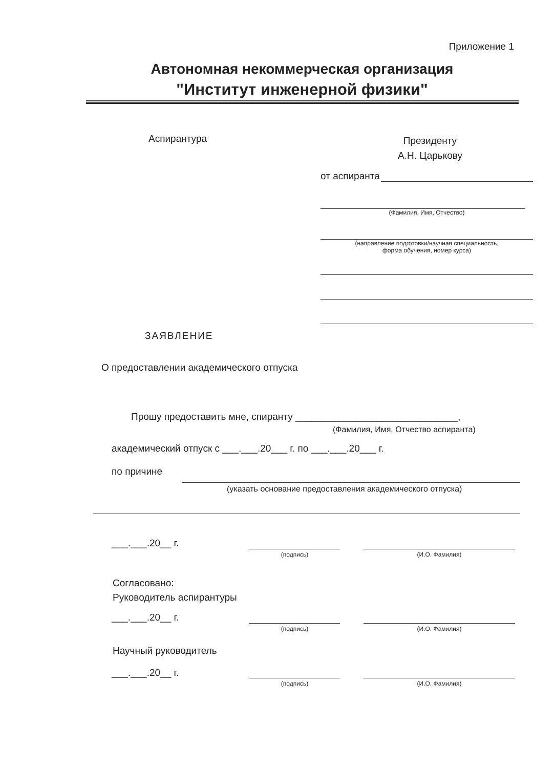Приложение 1
Автономная некоммерческая организация
"Институт инженерной физики"
Аспирантура
Президенту
А.Н. Царькову
от аспиранта
(Фамилия, Имя, Отчество)
(направление подготовки/научная специальность,
форма обучения, номер курса)
ЗАЯВЛЕНИЕ
О предоставлении академического отпуска
Прошу предоставить мне, спиранту ______________________________,
(Фамилия, Имя, Отчество аспиранта)
академический отпуск с ___.___.20___ г. по ___.___.20___ г.
по причине
(указать основание предоставления академического отпуска)
___.___.20__ г.
(подпись) (И.О. Фамилия)
Согласовано:
Руководитель аспирантуры
___.___.20__ г.
(подпись) (И.О. Фамилия)
Научный руководитель
___.___.20__ г.
(подпись) (И.О. Фамилия)